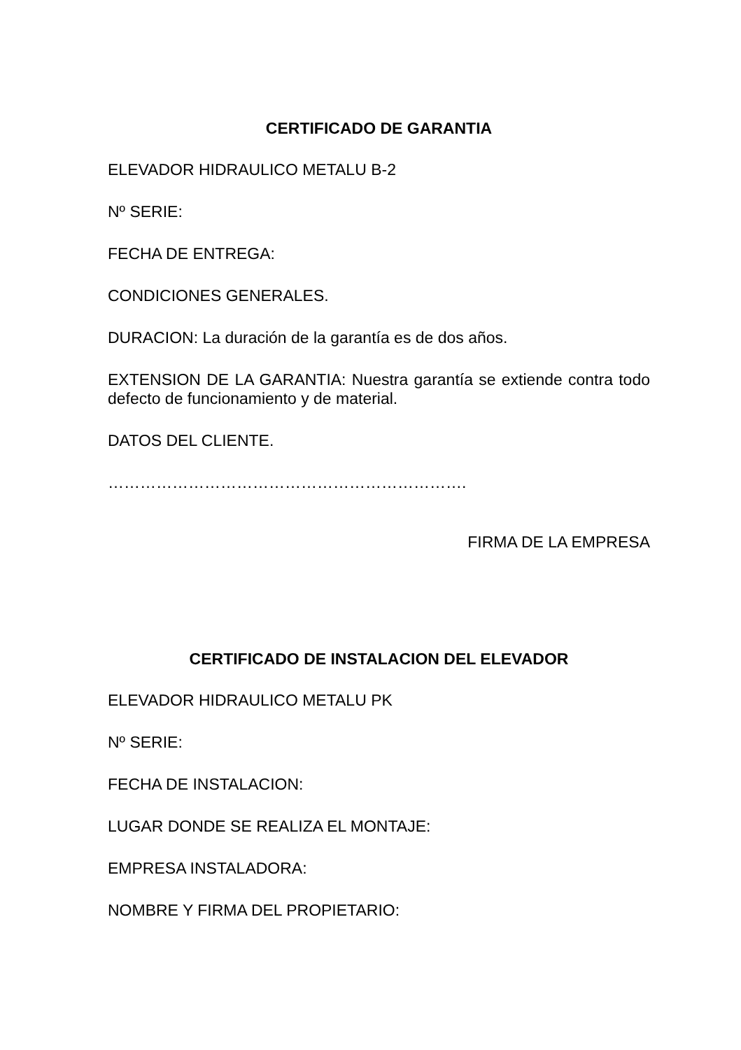CERTIFICADO DE GARANTIA
ELEVADOR HIDRAULICO METALU B-2
Nº SERIE:
FECHA DE ENTREGA:
CONDICIONES GENERALES.
DURACION: La duración de la garantía es de dos años.
EXTENSION DE LA GARANTIA: Nuestra garantía se extiende contra todo defecto de funcionamiento y de material.
DATOS DEL CLIENTE.
………………………………………………………….
FIRMA DE LA EMPRESA
CERTIFICADO DE INSTALACION DEL ELEVADOR
ELEVADOR HIDRAULICO METALU PK
Nº SERIE:
FECHA DE INSTALACION:
LUGAR DONDE SE REALIZA EL MONTAJE:
EMPRESA INSTALADORA:
NOMBRE Y FIRMA DEL PROPIETARIO: